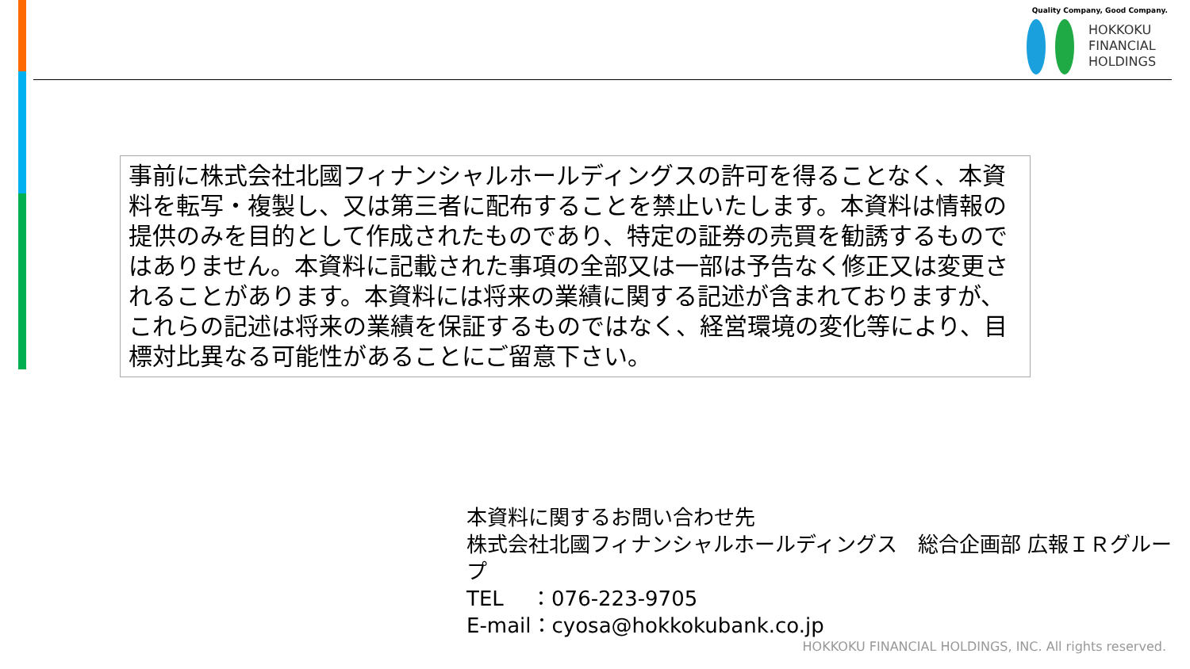Quality Company, Good Company.
HOKKOKU
FINANCIAL
HOLDINGS
事前に株式会社北國フィナンシャルホールディングスの許可を得ることなく、本資料を転写・複製し、又は第三者に配布することを禁止いたします。本資料は情報の提供のみを目的として作成されたものであり、特定の証券の売買を勧誘するものではありません。本資料に記載された事項の全部又は一部は予告なく修正又は変更されることがあります。本資料には将来の業績に関する記述が含まれておりますが、これらの記述は将来の業績を保証するものではなく、経営環境の変化等により、目標対比異なる可能性があることにご留意下さい。
本資料に関するお問い合わせ先
株式会社北國フィナンシャルホールディングス　総合企画部 広報ＩＲグループ
TEL　 ：076-223-9705
E-mail：cyosa@hokkokubank.co.jp
HOKKOKU FINANCIAL HOLDINGS, INC. All rights reserved.